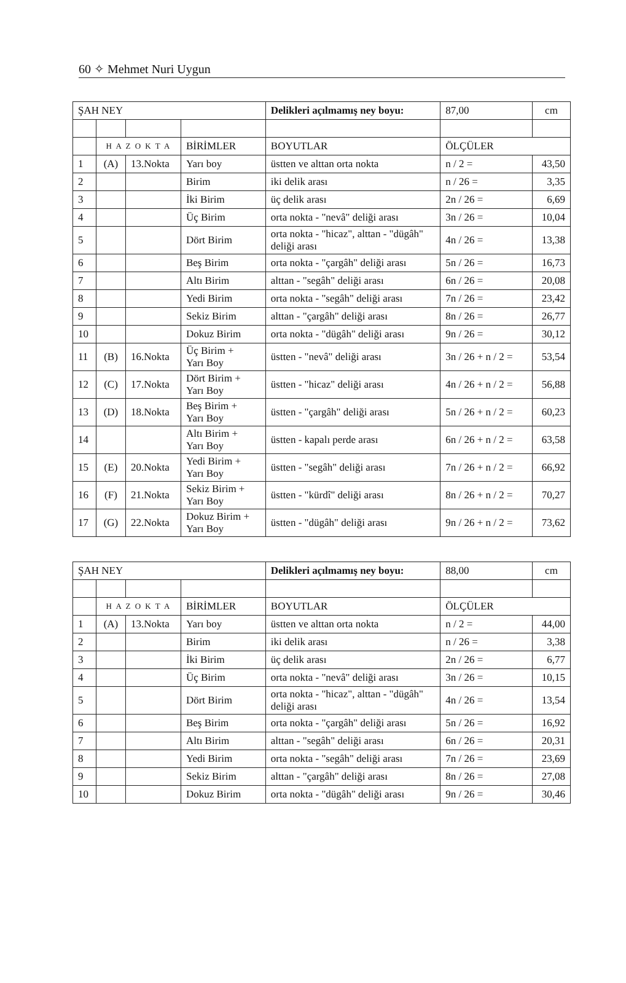60 ✧ Mehmet Nuri Uygun
| ŞAH NEY | | | | Delikleri açılmamış ney boyu: | 87,00 | cm |
| | H A Z O K T A | | BİRİMLER | BOYUTLAR | ÖLÇÜLER | |
| 1 | (A) | 13.Nokta | Yarı boy | üstten ve alttan orta nokta | n / 2 = | 43,50 |
| 2 | | | Birim | iki delik arası | n / 26 = | 3,35 |
| 3 | | | İki Birim | üç delik arası | 2n / 26 = | 6,69 |
| 4 | | | Üç Birim | orta nokta - "nevâ" deliği arası | 3n / 26 = | 10,04 |
| 5 | | | Dört Birim | orta nokta - "hicaz", alttan - "dügâh" deliği arası | 4n / 26 = | 13,38 |
| 6 | | | Beş Birim | orta nokta - "çargâh" deliği arası | 5n / 26 = | 16,73 |
| 7 | | | Altı Birim | alttan - "segâh" deliği arası | 6n / 26 = | 20,08 |
| 8 | | | Yedi Birim | orta nokta - "segâh" deliği arası | 7n / 26 = | 23,42 |
| 9 | | | Sekiz Birim | alttan - "çargâh" deliği arası | 8n / 26 = | 26,77 |
| 10 | | | Dokuz Birim | orta nokta - "dügâh" deliği arası | 9n / 26 = | 30,12 |
| 11 | (B) | 16.Nokta | Üç Birim + Yarı Boy | üstten - "nevâ" deliği arası | 3n / 26 + n / 2 = | 53,54 |
| 12 | (C) | 17.Nokta | Dört Birim + Yarı Boy | üstten - "hicaz" deliği arası | 4n / 26 + n / 2 = | 56,88 |
| 13 | (D) | 18.Nokta | Beş Birim + Yarı Boy | üstten - "çargâh" deliği arası | 5n / 26 + n / 2 = | 60,23 |
| 14 | | | Altı Birim + Yarı Boy | üstten - kapalı perde arası | 6n / 26 + n / 2 = | 63,58 |
| 15 | (E) | 20.Nokta | Yedi Birim + Yarı Boy | üstten - "segâh" deliği arası | 7n / 26 + n / 2 = | 66,92 |
| 16 | (F) | 21.Nokta | Sekiz Birim + Yarı Boy | üstten - "kürdî" deliği arası | 8n / 26 + n / 2 = | 70,27 |
| 17 | (G) | 22.Nokta | Dokuz Birim + Yarı Boy | üstten - "dügâh" deliği arası | 9n / 26 + n / 2 = | 73,62 |
| ŞAH NEY | | | | Delikleri açılmamış ney boyu: | 88,00 | cm |
| | H A Z O K T A | | BİRİMLER | BOYUTLAR | ÖLÇÜLER | |
| 1 | (A) | 13.Nokta | Yarı boy | üstten ve alttan orta nokta | n / 2 = | 44,00 |
| 2 | | | Birim | iki delik arası | n / 26 = | 3,38 |
| 3 | | | İki Birim | üç delik arası | 2n / 26 = | 6,77 |
| 4 | | | Üç Birim | orta nokta - "nevâ" deliği arası | 3n / 26 = | 10,15 |
| 5 | | | Dört Birim | orta nokta - "hicaz", alttan - "dügâh" deliği arası | 4n / 26 = | 13,54 |
| 6 | | | Beş Birim | orta nokta - "çargâh" deliği arası | 5n / 26 = | 16,92 |
| 7 | | | Altı Birim | alttan - "segâh" deliği arası | 6n / 26 = | 20,31 |
| 8 | | | Yedi Birim | orta nokta - "segâh" deliği arası | 7n / 26 = | 23,69 |
| 9 | | | Sekiz Birim | alttan - "çargâh" deliği arası | 8n / 26 = | 27,08 |
| 10 | | | Dokuz Birim | orta nokta - "dügâh" deliği arası | 9n / 26 = | 30,46 |